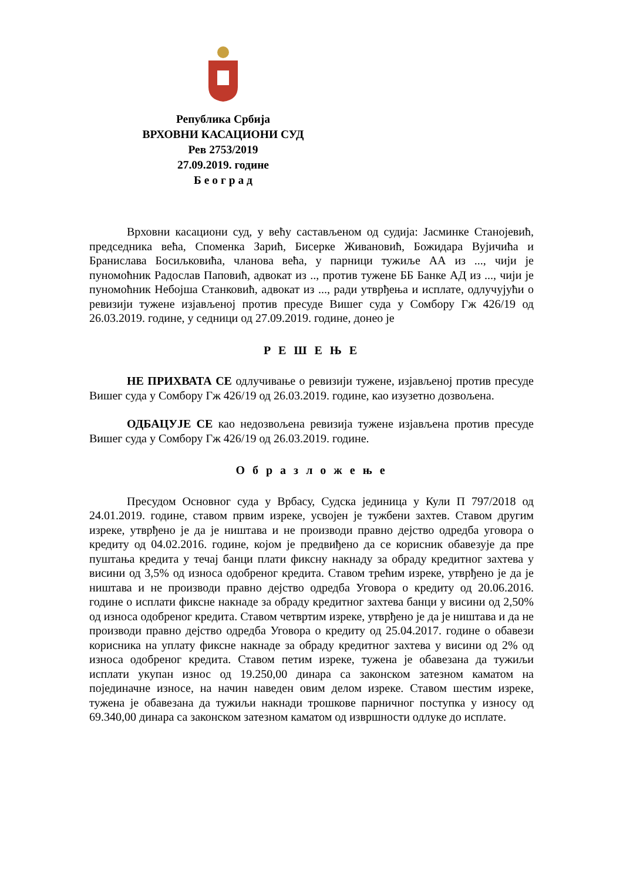Република Србија
ВРХОВНИ КАСАЦИОНИ СУД
Рев 2753/2019
27.09.2019. године
Б е о г р а д
Врховни касациони суд, у већу састављеном од судија: Јасминке Станојевић, председника већа, Споменка Зарић, Бисерке Живановић, Божидара Вујичића и Бранислава Босиљковића, чланова већа, у парници тужиље АА из ..., чији је пуномоћник Радослав Паповић, адвокат из .., против тужене ББ Банке АД из ..., чији је пуномоћник Небојша Станковић, адвокат из ..., ради утврђења и исплате, одлучујући о ревизији тужене изјављеној против пресуде Вишег суда у Сомбору Гж 426/19 од 26.03.2019. године, у седници од 27.09.2019. године, донео је
Р Е Ш Е Њ Е
НЕ ПРИХВАТА СЕ одлучивање о ревизији тужене, изјављеној против пресуде Вишег суда у Сомбору Гж 426/19 од 26.03.2019. године, као изузетно дозвољена.
ОДБАЦУЈЕ СЕ као недозвољена ревизија тужене изјављена против пресуде Вишег суда у Сомбору Гж 426/19 од 26.03.2019. године.
О б р а з л о ж е њ е
Пресудом Основног суда у Врбасу, Судска јединица у Кули П 797/2018 од 24.01.2019. године, ставом првим изреке, усвојен је тужбени захтев. Ставом другим изреке, утврђено је да је ништава и не производи правно дејство одредба уговора о кредиту од 04.02.2016. године, којом је предвиђено да се корисник обавезује да пре пуштања кредита у течај банци плати фиксну накнаду за обраду кредитног захтева у висини од 3,5% од износа одобреног кредита. Ставом трећим изреке, утврђено је да је ништава и не производи правно дејство одредба Уговора о кредиту од 20.06.2016. године о исплати фиксне накнаде за обраду кредитног захтева банци у висини од 2,50% од износа одобреног кредита. Ставом четвртим изреке, утврђено је да је ништава и да не производи правно дејство одредба Уговора о кредиту од 25.04.2017. године о обавези корисника на уплату фиксне накнаде за обраду кредитног захтева у висини од 2% од износа одобреног кредита. Ставом петим изреке, тужена је обавезана да тужиљи исплати укупан износ од 19.250,00 динара са законском затезном каматом на појединачне износе, на начин наведен овим делом изреке. Ставом шестим изреке, тужена је обавезана да тужиљи накнади трошкове парничног поступка у износу од 69.340,00 динара са законском затезном каматом од извршности одлуке до исплате.